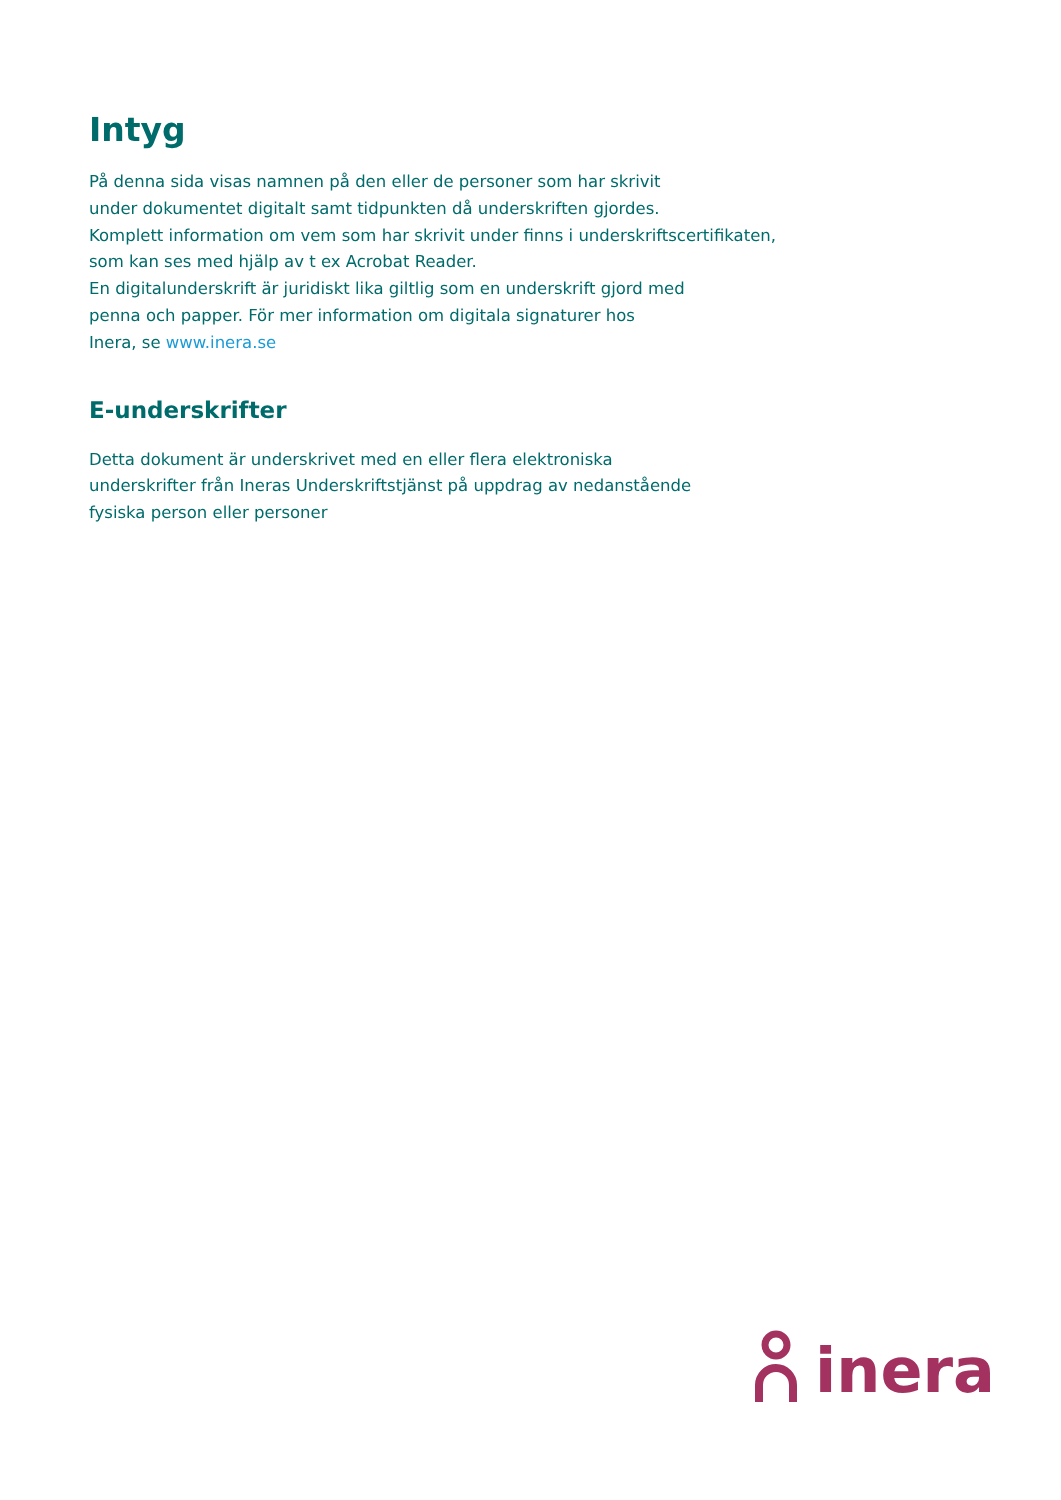Intyg
På denna sida visas namnen på den eller de personer som har skrivit
under dokumentet digitalt samt tidpunkten då underskriften gjordes.
Komplett information om vem som har skrivit under finns i underskriftscertifikaten,
som kan ses med hjälp av t ex Acrobat Reader.
En digitalunderskrift är juridiskt lika giltlig som en underskrift gjord med
penna och papper. För mer information om digitala signaturer hos
Inera, se www.inera.se
E-underskrifter
Detta dokument är underskrivet med en eller flera elektroniska
underskrifter från Ineras Underskriftstjänst på uppdrag av nedanstående
fysiska person eller personer
inera